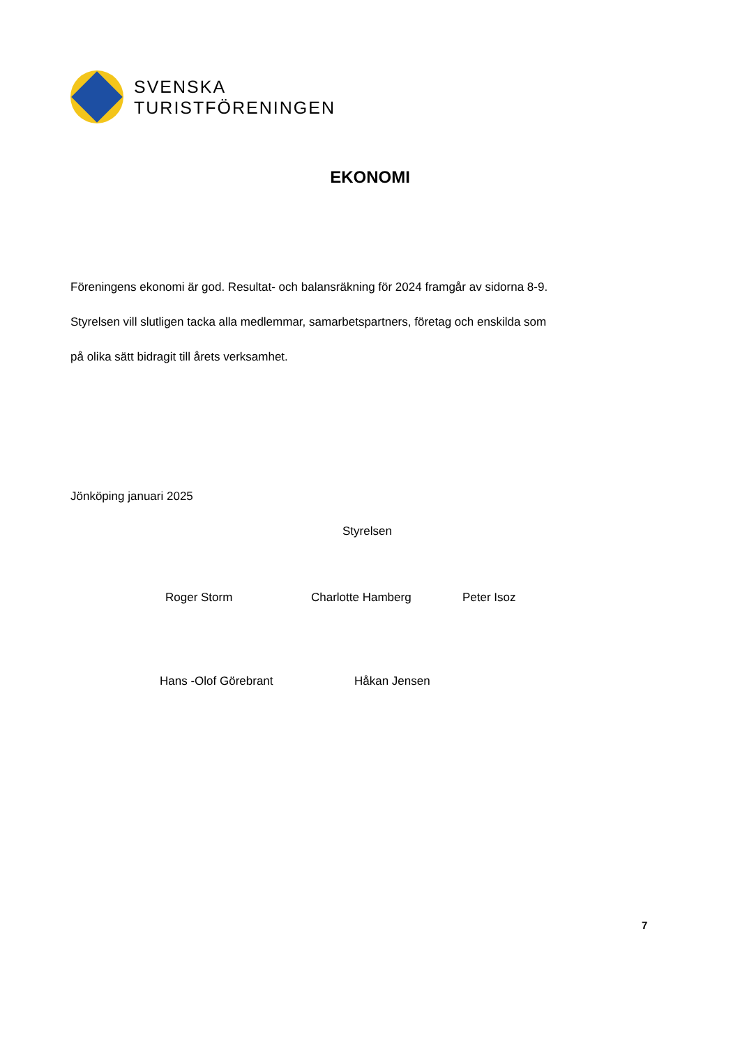SVENSKA
TURISTFÖRENINGEN
EKONOMI
Föreningens ekonomi är god. Resultat- och balansräkning för 2024 framgår av sidorna 8-9.
Styrelsen vill slutligen tacka alla medlemmar, samarbetspartners, företag och enskilda som
på olika sätt bidragit till årets verksamhet.
Jönköping januari 2025
Styrelsen
Roger Storm Charlotte Hamberg Peter Isoz
Hans -Olof Görebrant Håkan Jensen
7